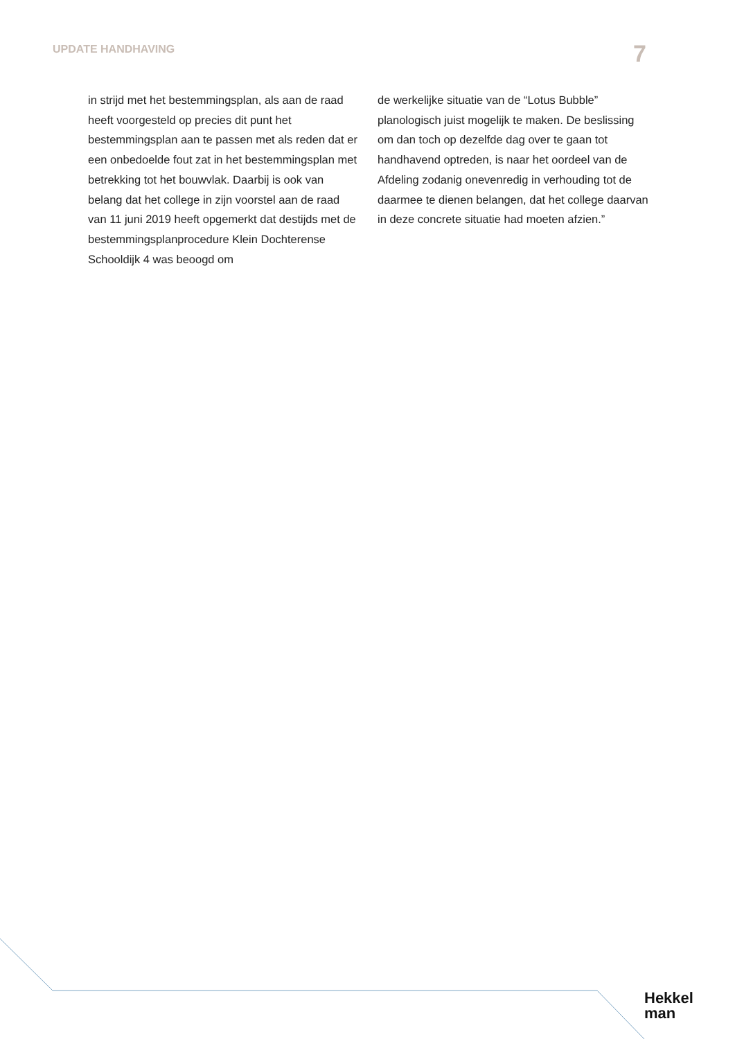UPDATE HANDHAVING 7
in strijd met het bestemmingsplan, als aan de raad heeft voorgesteld op precies dit punt het bestemmingsplan aan te passen met als reden dat er een onbedoelde fout zat in het bestemmingsplan met betrekking tot het bouwvlak. Daarbij is ook van belang dat het college in zijn voorstel aan de raad van 11 juni 2019 heeft opgemerkt dat destijds met de bestemmingsplanprocedure Klein Dochterense Schooldijk 4 was beoogd om
de werkelijke situatie van de “Lotus Bubble” planologisch juist mogelijk te maken. De beslissing om dan toch op dezelfde dag over te gaan tot handhavend optreden, is naar het oordeel van de Afdeling zodanig onevenredig in verhouding tot de daarmee te dienen belangen, dat het college daarvan in deze concrete situatie had moeten afzien.”
Hekkel
man